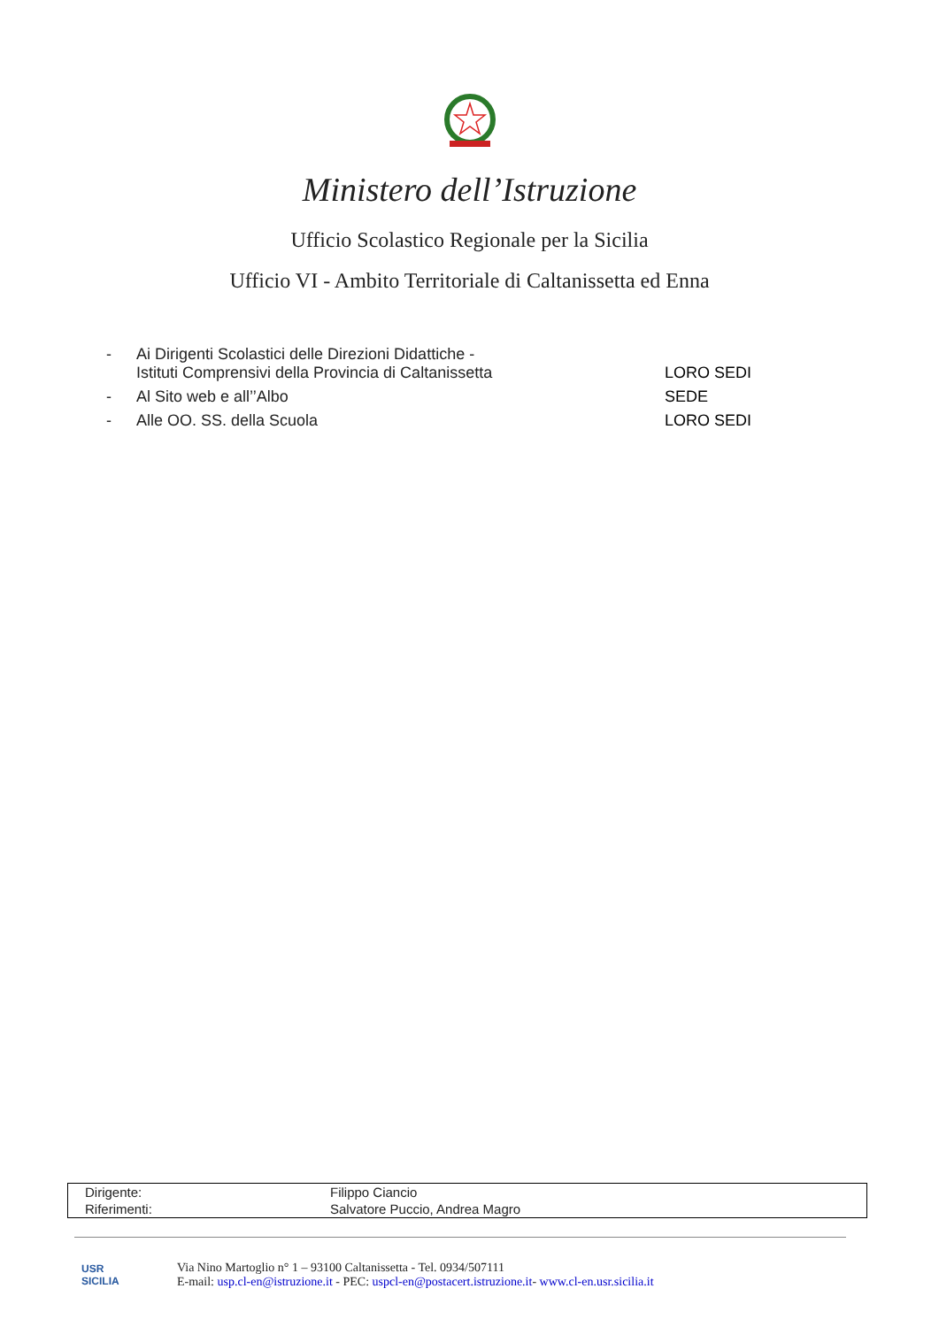Ministero dell’Istruzione
Ufficio Scolastico Regionale per la Sicilia
Ufficio VI - Ambito Territoriale di Caltanissetta ed Enna
| - | Ai Dirigenti Scolastici delle Direzioni Didattiche - Istituti Comprensivi della Provincia di Caltanissetta | LORO SEDI |
| - | Al Sito web e all’’Albo | SEDE |
| - | Alle OO. SS. della Scuola | LORO SEDI |
| Dirigente: | Filippo Ciancio |
| Riferimenti: | Salvatore Puccio, Andrea Magro |
USR
SICILIA
Via Nino Martoglio n° 1 – 93100 Caltanissetta - Tel. 0934/507111
E-mail: usp.cl-en@istruzione.it - PEC: uspcl-en@postacert.istruzione.it- www.cl-en.usr.sicilia.it